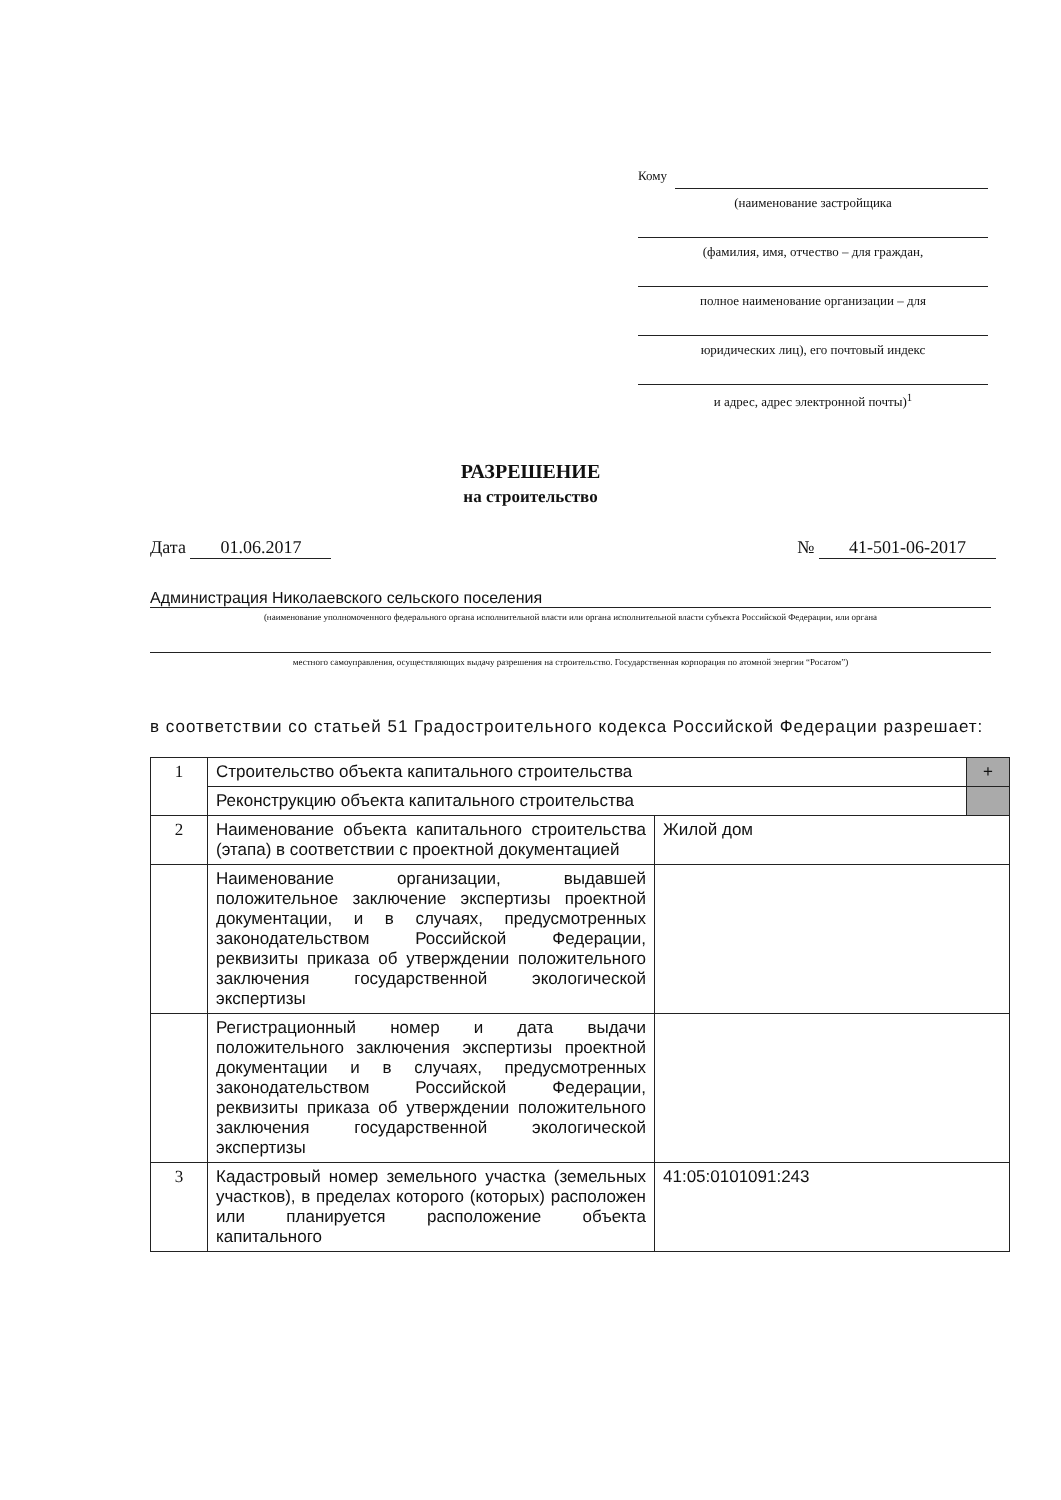Кому
(наименование застройщика
(фамилия, имя, отчество – для граждан,
полное наименование организации – для
юридических лиц), его почтовый индекс
и адрес, адрес электронной почты)<sup>1</sup>
РАЗРЕШЕНИЕ
на строительство
Дата 01.06.2017 № 41-501-06-2017
Администрация Николаевского сельского поселения
(наименование уполномоченного федерального органа исполнительной власти или органа исполнительной власти субъекта Российской Федерации, или органа
местного самоуправления, осуществляющих выдачу разрешения на строительство. Государственная корпорация по атомной энергии “Росатом”)
в соответствии со статьей 51 Градостроительного кодекса Российской Федерации разрешает:
| 1 | Строительство объекта капитального строительства | | + |
| | Реконструкцию объекта капитального строительства | | |
| 2 | Наименование объекта капитального строительства (этапа) в соответствии с проектной документацией | Жилой дом | |
| | Наименование организации, выдавшей положительное заключение экспертизы проектной документации, и в случаях, предусмотренных законодательством Российской Федерации, реквизиты приказа об утверждении положительного заключения государственной экологической экспертизы | | |
| | Регистрационный номер и дата выдачи положительного заключения экспертизы проектной документации и в случаях, предусмотренных законодательством Российской Федерации, реквизиты приказа об утверждении положительного заключения государственной экологической экспертизы | | |
| 3 | Кадастровый номер земельного участка (земельных участков), в пределах которого (которых) расположен или планируется расположение объекта капитального | 41:05:0101091:243 | |